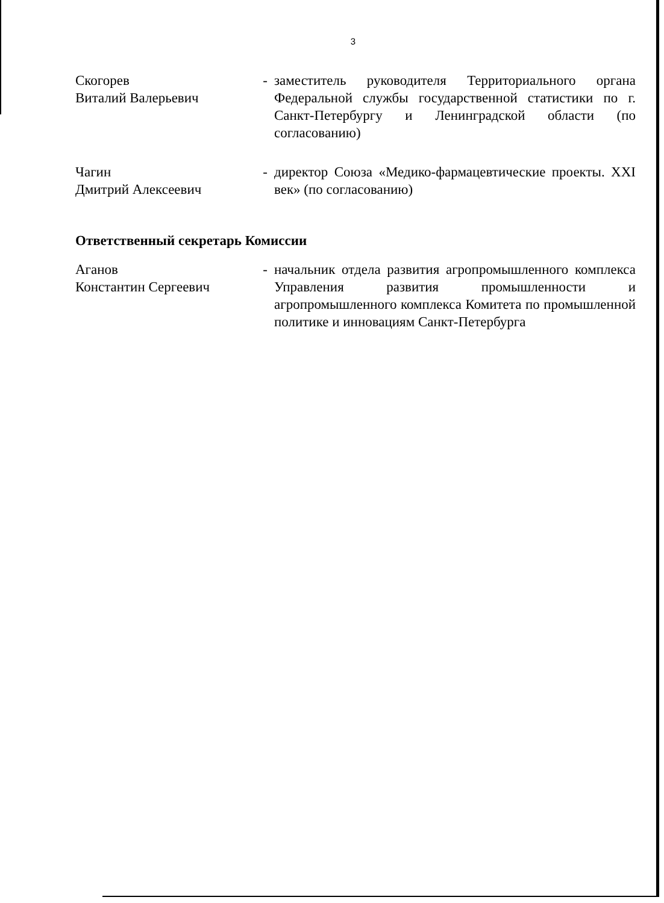3
Скогорев
Виталий Валерьевич
- заместитель руководителя Территориального органа Федеральной службы государственной статистики по г. Санкт-Петербургу и Ленинградской области (по согласованию)
Чагин
Дмитрий Алексеевич
- директор Союза «Медико-фармацевтические проекты. XXI век» (по согласованию)
Ответственный секретарь Комиссии
Аганов
Константин Сергеевич
- начальник отдела развития агропромышленного комплекса Управления развития промышленности и агропромышленного комплекса Комитета по промышленной политике и инновациям Санкт-Петербурга